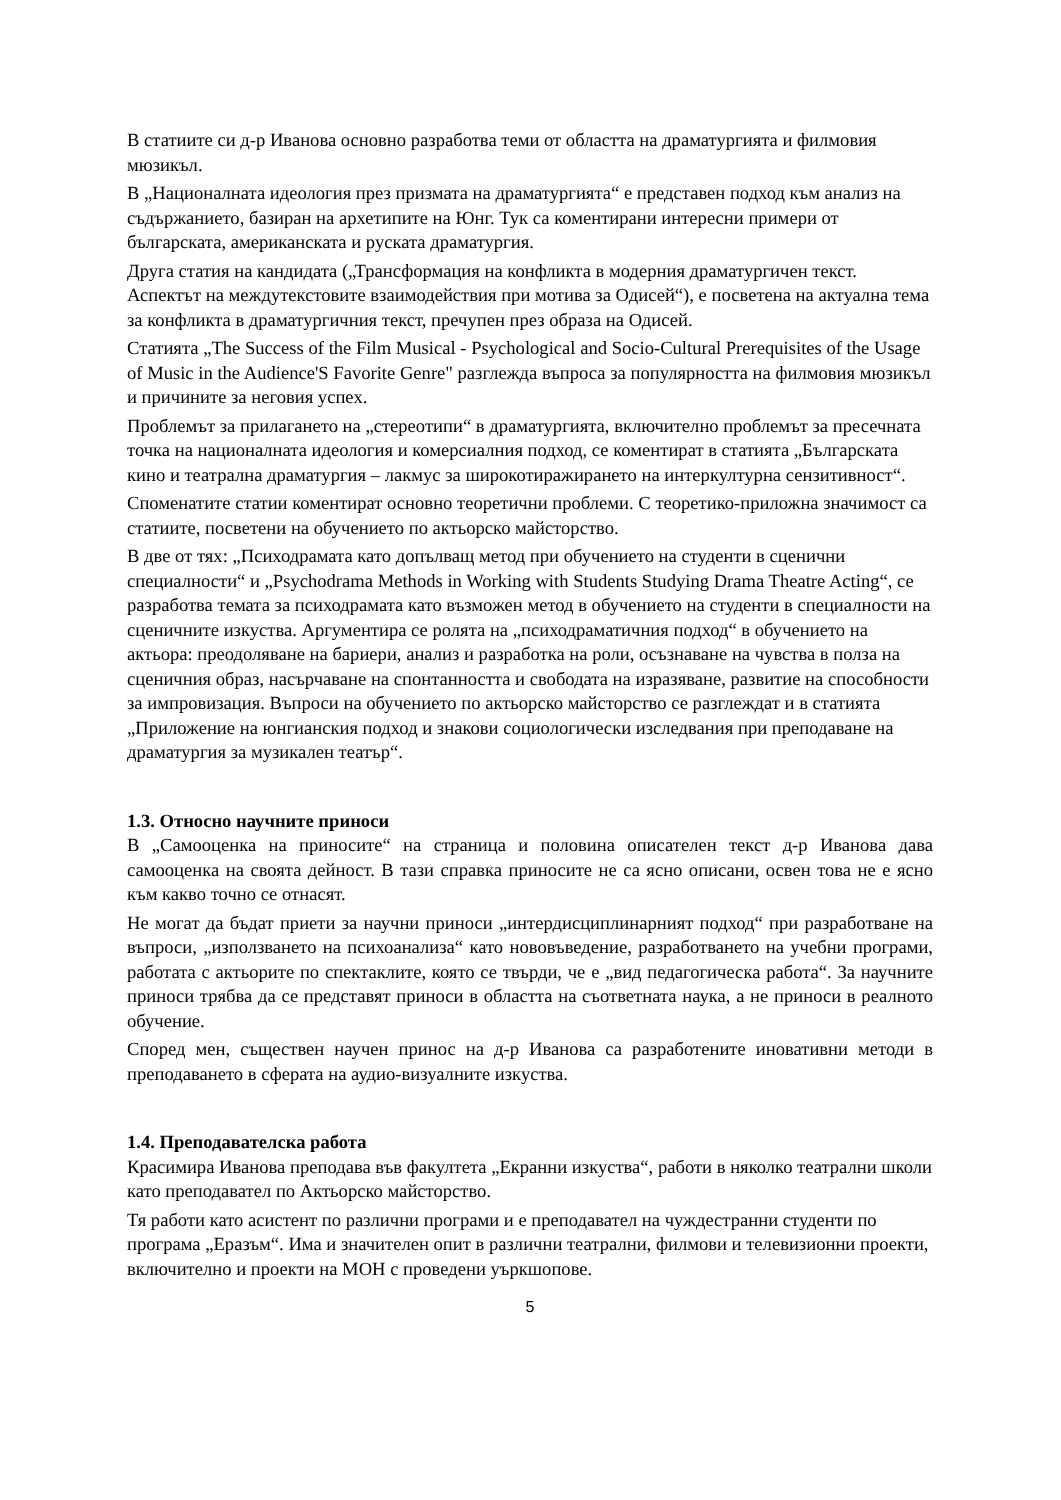В статиите си д-р Иванова основно разработва теми от областта на драматургията и филмовия мюзикъл.
В „Националната идеология през призмата на драматургията“ е представен подход към анализ на съдържанието, базиран на архетипите на Юнг. Тук са коментирани интересни примери от българската, американската и руската драматургия.
Друга статия на кандидата („Трансформация на конфликта в модерния драматургичен текст. Аспектът на междутекстовите взаимодействия при мотива за Одисей“), е посветена на актуална тема за конфликта в драматургичния текст, пречупен през образа на Одисей.
Статията „The Success of the Film Musical - Psychological and Socio-Cultural Prerequisites of the Usage of Music in the Audience'S Favorite Genre" разглежда въпроса за популярността на филмовия мюзикъл и причините за неговия успех.
Проблемът за прилагането на „стереотипи“ в драматургията, включително проблемът за пресечната точка на националната идеология и комерсиалния подход, се коментират в статията „Българската кино и театрална драматургия – лакмус за широкотиражирането на интеркултурна сензитивност“.
Споменатите статии коментират основно теоретични проблеми. С теоретико-приложна значимост са статиите, посветени на обучението по актьорско майсторство.
В две от тях: „Психодрамата като допълващ метод при обучението на студенти в сценични специалности“ и „Psychodrama Methods in Working with Students Studying Drama Theatre Acting“, се разработва темата за психодрамата като възможен метод в обучението на студенти в специалности на сценичните изкуства. Аргументира се ролята на „психодраматичния подход“ в обучението на актьора: преодоляване на бариери, анализ и разработка на роли, осъзнаване на чувства в полза на сценичния образ, насърчаване на спонтанността и свободата на изразяване, развитие на способности за импровизация. Въпроси на обучението по актьорско майсторство се разглеждат и в статията „Приложение на юнгианския подход и знакови социологически изследвания при преподаване на драматургия за музикален театър“.
1.3. Относно научните приноси
В „Самооценка на приносите“ на страница и половина описателен текст д-р Иванова дава самооценка на своята дейност. В тази справка приносите не са ясно описани, освен това не е ясно към какво точно се отнасят.
Не могат да бъдат приети за научни приноси „интердисциплинарният подход“ при разработване на въпроси, „използването на психоанализа“ като нововъведение, разработването на учебни програми, работата с актьорите по спектаклите, която се твърди, че е „вид педагогическа работа“. За научните приноси трябва да се представят приноси в областта на съответната наука, а не приноси в реалното обучение.
Според мен, съществен научен принос на д-р Иванова са разработените иновативни методи в преподаването в сферата на аудио-визуалните изкуства.
1.4. Преподавателска работа
Красимира Иванова преподава във факултета „Екранни изкуства“, работи в няколко театрални школи като преподавател по Актьорско майсторство.
Тя работи като асистент по различни програми и е преподавател на чуждестранни студенти по програма „Еразъм“. Има и значителен опит в различни театрални, филмови и телевизионни проекти, включително и проекти на МОН с проведени уъркшопове.
5